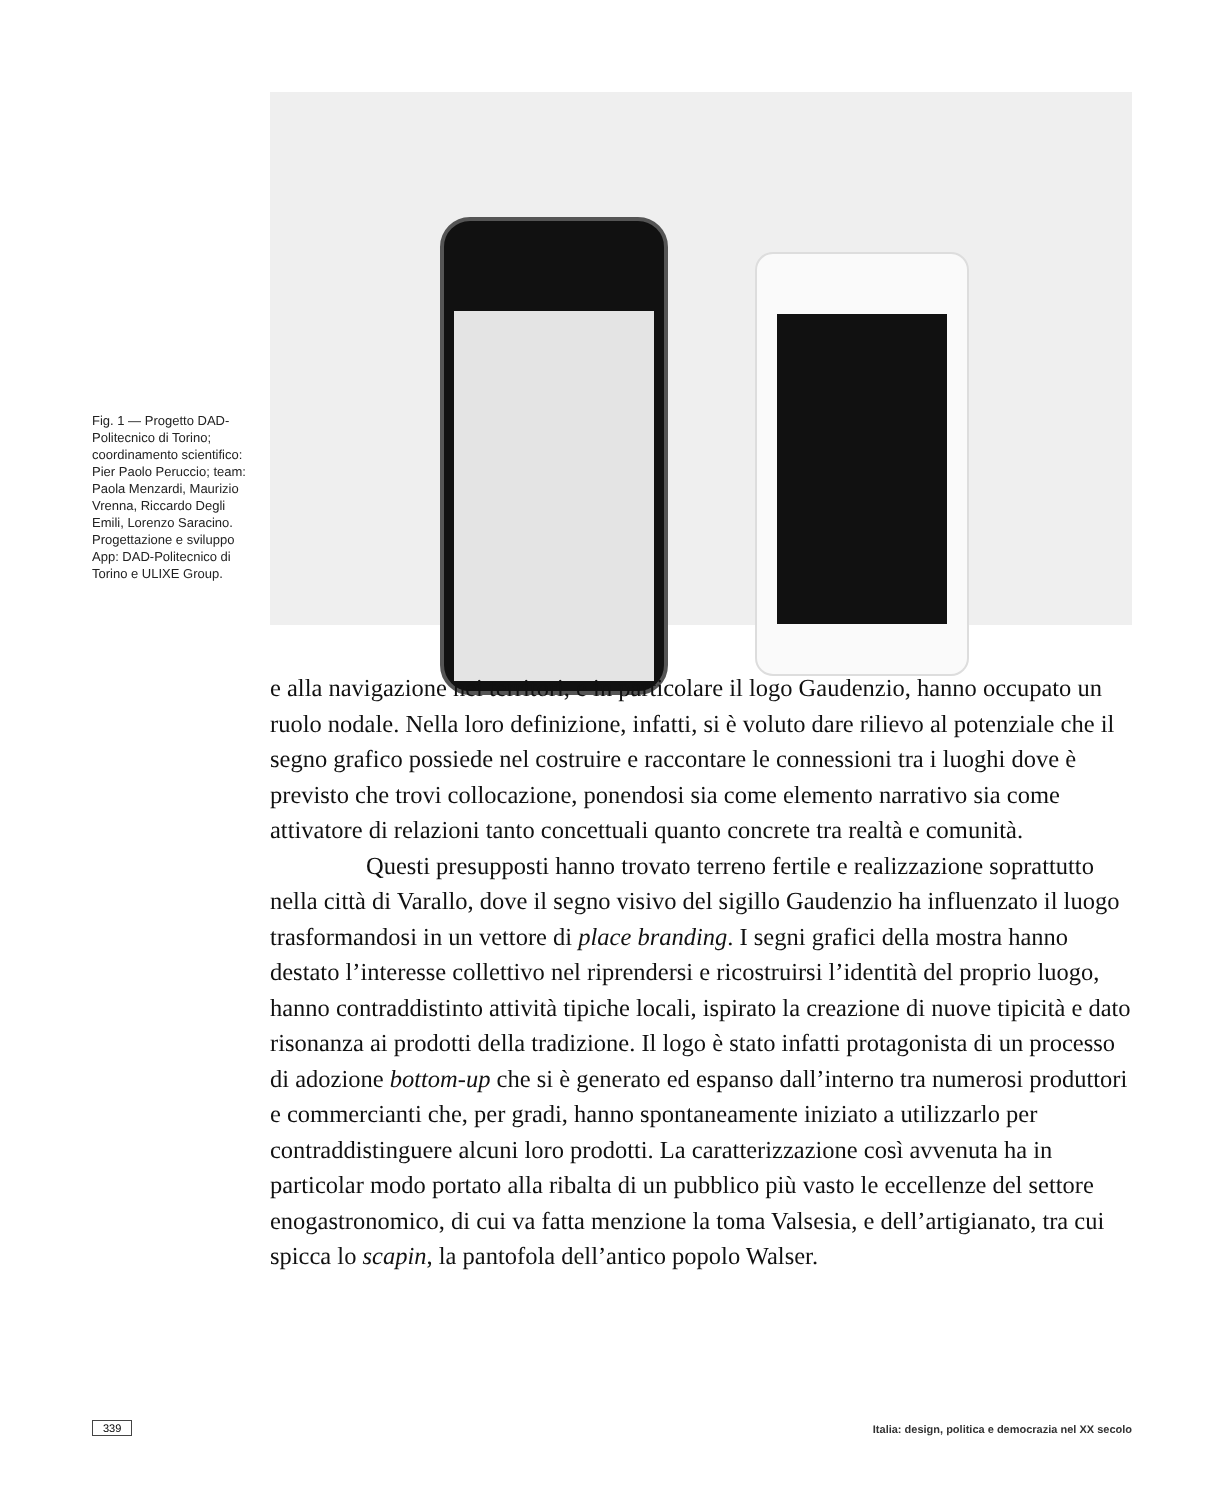Fig. 1 — Progetto DAD-Politecnico di Torino; coordinamento scientifico: Pier Paolo Peruccio; team: Paola Menzardi, Maurizio Vrenna, Riccardo Degli Emili, Lorenzo Saracino. Progettazione e sviluppo App: DAD-Politecnico di Torino e ULIXE Group.
e alla navigazione nei territori, e in particolare il logo Gaudenzio, hanno occupato un ruolo nodale. Nella loro definizione, infatti, si è voluto dare rilievo al potenziale che il segno grafico possiede nel costruire e raccontare le connessioni tra i luoghi dove è previsto che trovi collocazione, ponendosi sia come elemento narrativo sia come attivatore di relazioni tanto concettuali quanto concrete tra realtà e comunità.
Questi presupposti hanno trovato terreno fertile e realizzazione soprattutto nella città di Varallo, dove il segno visivo del sigillo Gaudenzio ha influenzato il luogo trasformandosi in un vettore di place branding. I segni grafici della mostra hanno destato l’interesse collettivo nel riprendersi e ricostruirsi l’identità del proprio luogo, hanno contraddistinto attività tipiche locali, ispirato la creazione di nuove tipicità e dato risonanza ai prodotti della tradizione. Il logo è stato infatti protagonista di un processo di adozione bottom-up che si è generato ed espanso dall’interno tra numerosi produttori e commercianti che, per gradi, hanno spontaneamente iniziato a utilizzarlo per contraddistinguere alcuni loro prodotti. La caratterizzazione così avvenuta ha in particolar modo portato alla ribalta di un pubblico più vasto le eccellenze del settore enogastronomico, di cui va fatta menzione la toma Valsesia, e dell’artigianato, tra cui spicca lo scapin, la pantofola dell’antico popolo Walser.
339 Italia: design, politica e democrazia nel XX secolo